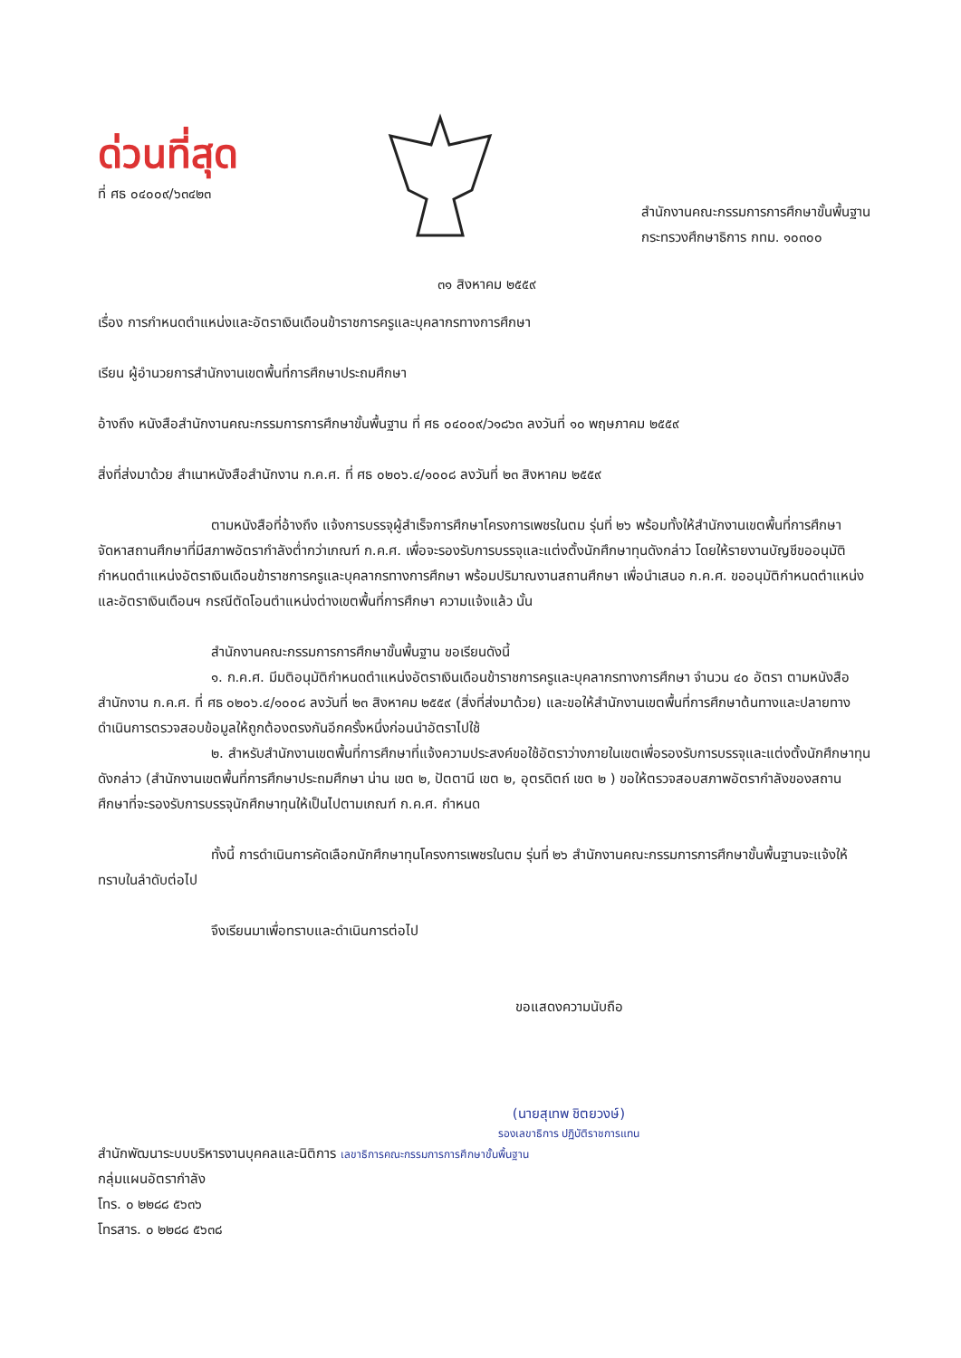ด่วนที่สุด
ที่ ศธ ๐๔๐๐๙/๖๓๔๒๓
สำนักงานคณะกรรมการการศึกษาขั้นพื้นฐาน
กระทรวงศึกษาธิการ กทม. ๑๐๓๐๐
๓๑ สิงหาคม ๒๕๕๙
เรื่อง การกำหนดตำแหน่งและอัตราเงินเดือนข้าราชการครูและบุคลากรทางการศึกษา
เรียน ผู้อำนวยการสำนักงานเขตพื้นที่การศึกษาประถมศึกษา
อ้างถึง หนังสือสำนักงานคณะกรรมการการศึกษาขั้นพื้นฐาน ที่ ศธ ๐๔๐๐๙/ว๑๘๖๓ ลงวันที่ ๑๐ พฤษภาคม ๒๕๕๙
สิ่งที่ส่งมาด้วย สำเนาหนังสือสำนักงาน ก.ค.ศ. ที่ ศธ ๐๒๐๖.๔/๑๐๐๘ ลงวันที่ ๒๓ สิงหาคม ๒๕๕๙
ตามหนังสือที่อ้างถึง แจ้งการบรรจุผู้สำเร็จการศึกษาโครงการเพชรในตม รุ่นที่ ๒๖ พร้อมทั้งให้สำนักงานเขตพื้นที่การศึกษาจัดหาสถานศึกษาที่มีสภาพอัตรากำลังต่ำกว่าเกณฑ์ ก.ค.ศ. เพื่อจะรองรับการบรรจุและแต่งตั้งนักศึกษาทุนดังกล่าว โดยให้รายงานบัญชีขออนุมัติกำหนดตำแหน่งอัตราเงินเดือนข้าราชการครูและบุคลากรทางการศึกษา พร้อมปริมาณงานสถานศึกษา เพื่อนำเสนอ ก.ค.ศ. ขออนุมัติกำหนดตำแหน่งและอัตราเงินเดือนฯ กรณีตัดโอนตำแหน่งต่างเขตพื้นที่การศึกษา ความแจ้งแล้ว นั้น
สำนักงานคณะกรรมการการศึกษาขั้นพื้นฐาน ขอเรียนดังนี้
๑. ก.ค.ศ. มีมติอนุมัติกำหนดตำแหน่งอัตราเงินเดือนข้าราชการครูและบุคลากรทางการศึกษา จำนวน ๔๐ อัตรา ตามหนังสือสำนักงาน ก.ค.ศ. ที่ ศธ ๐๒๐๖.๔/๑๐๐๘ ลงวันที่ ๒๓ สิงหาคม ๒๕๕๙ (สิ่งที่ส่งมาด้วย) และขอให้สำนักงานเขตพื้นที่การศึกษาต้นทางและปลายทางดำเนินการตรวจสอบข้อมูลให้ถูกต้องตรงกันอีกครั้งหนึ่งก่อนนำอัตราไปใช้
๒. สำหรับสำนักงานเขตพื้นที่การศึกษาที่แจ้งความประสงค์ขอใช้อัตราว่างภายในเขตเพื่อรองรับการบรรจุและแต่งตั้งนักศึกษาทุนดังกล่าว (สำนักงานเขตพื้นที่การศึกษาประถมศึกษา น่าน เขต ๒, ปัตตานี เขต ๒, อุตรดิตถ์ เขต ๒ ) ขอให้ตรวจสอบสภาพอัตรากำลังของสถานศึกษาที่จะรองรับการบรรจุนักศึกษาทุนให้เป็นไปตามเกณฑ์ ก.ค.ศ. กำหนด
ทั้งนี้ การดำเนินการคัดเลือกนักศึกษาทุนโครงการเพชรในตม รุ่นที่ ๒๖ สำนักงานคณะกรรมการการศึกษาขั้นพื้นฐานจะแจ้งให้ทราบในลำดับต่อไป
จึงเรียนมาเพื่อทราบและดำเนินการต่อไป
ขอแสดงความนับถือ
(นายสุเทพ ชิตยวงษ์)
รองเลขาธิการ ปฏิบัติราชการแทน
สำนักพัฒนาระบบบริหารงานบุคคลและนิติการ เลขาธิการคณะกรรมการการศึกษาขั้นพื้นฐาน
กลุ่มแผนอัตรากำลัง
โทร. ๐ ๒๒๘๘ ๕๖๓๖
โทรสาร. ๐ ๒๒๘๘ ๕๖๓๘